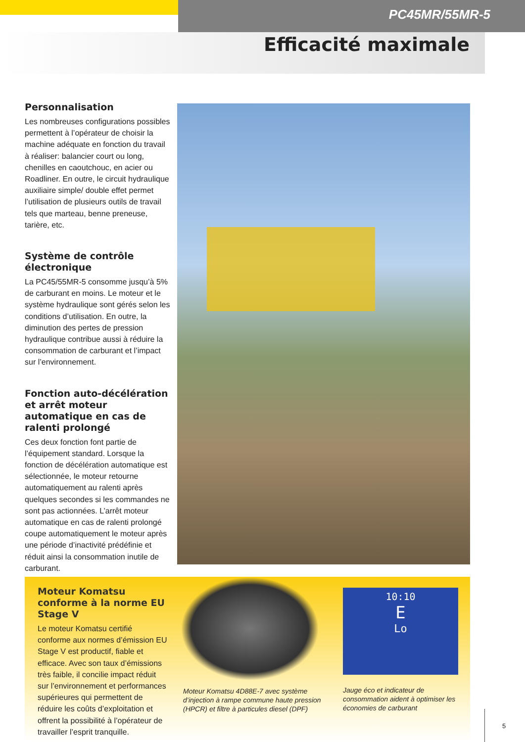PC45MR/55MR-5
Efficacité maximale
Personnalisation
Les nombreuses configurations possibles permettent à l’opérateur de choisir la machine adéquate en fonction du travail à réaliser: balancier court ou long, chenilles en caout­chouc, en acier ou Roadliner. En outre, le circuit hydraulique auxiliaire simple/ double effet permet l’utilisation de plusieurs outils de travail tels que mar­teau, benne preneuse, tarière, etc.
Système de contrôle électronique
La PC45/55MR-5 consomme jusqu’à 5% de carburant en moins. Le moteur et le système hydraulique sont gérés selon les conditions d’utilisation. En outre, la diminution des pertes de pression hydraulique contribue aussi à réduire la consommation de carburant et l’impact sur l’environnement.
Fonction auto-décélération et arrêt moteur automatique en cas de ralenti prolongé
Ces deux fonction font partie de l’équipement standard. Lorsque la fonction de décélération automatique est sélectionnée, le moteur retourne automatiquement au ralenti après quelques secondes si les commandes ne sont pas actionnées. L’arrêt moteur automatique en cas de ralenti prolon­gé coupe automatiquement le moteur après une période d’inactivité prédé­finie et réduit ainsi la consommation inutile de carburant.
Moteur Komatsu conforme à la norme EU Stage V
Le moteur Komatsu certifié conforme aux normes d’émission EU Stage V est productif, fiable et efficace. Avec son taux d’émissions très faible, il concilie impact réduit sur l’environnement et perfor­mances supérieures qui permettent de réduire les coûts d’exploitation et offrent la possibilité à l’opérateur de travailler l’esprit tranquille.
Moteur Komatsu 4D88E-7 avec système d’injection à rampe commune haute pres­sion (HPCR) et filtre à particules diesel (DPF)
10:10
E
Lo
Jauge éco et indicateur de consommation aident à optimiser les économies de carburant
5